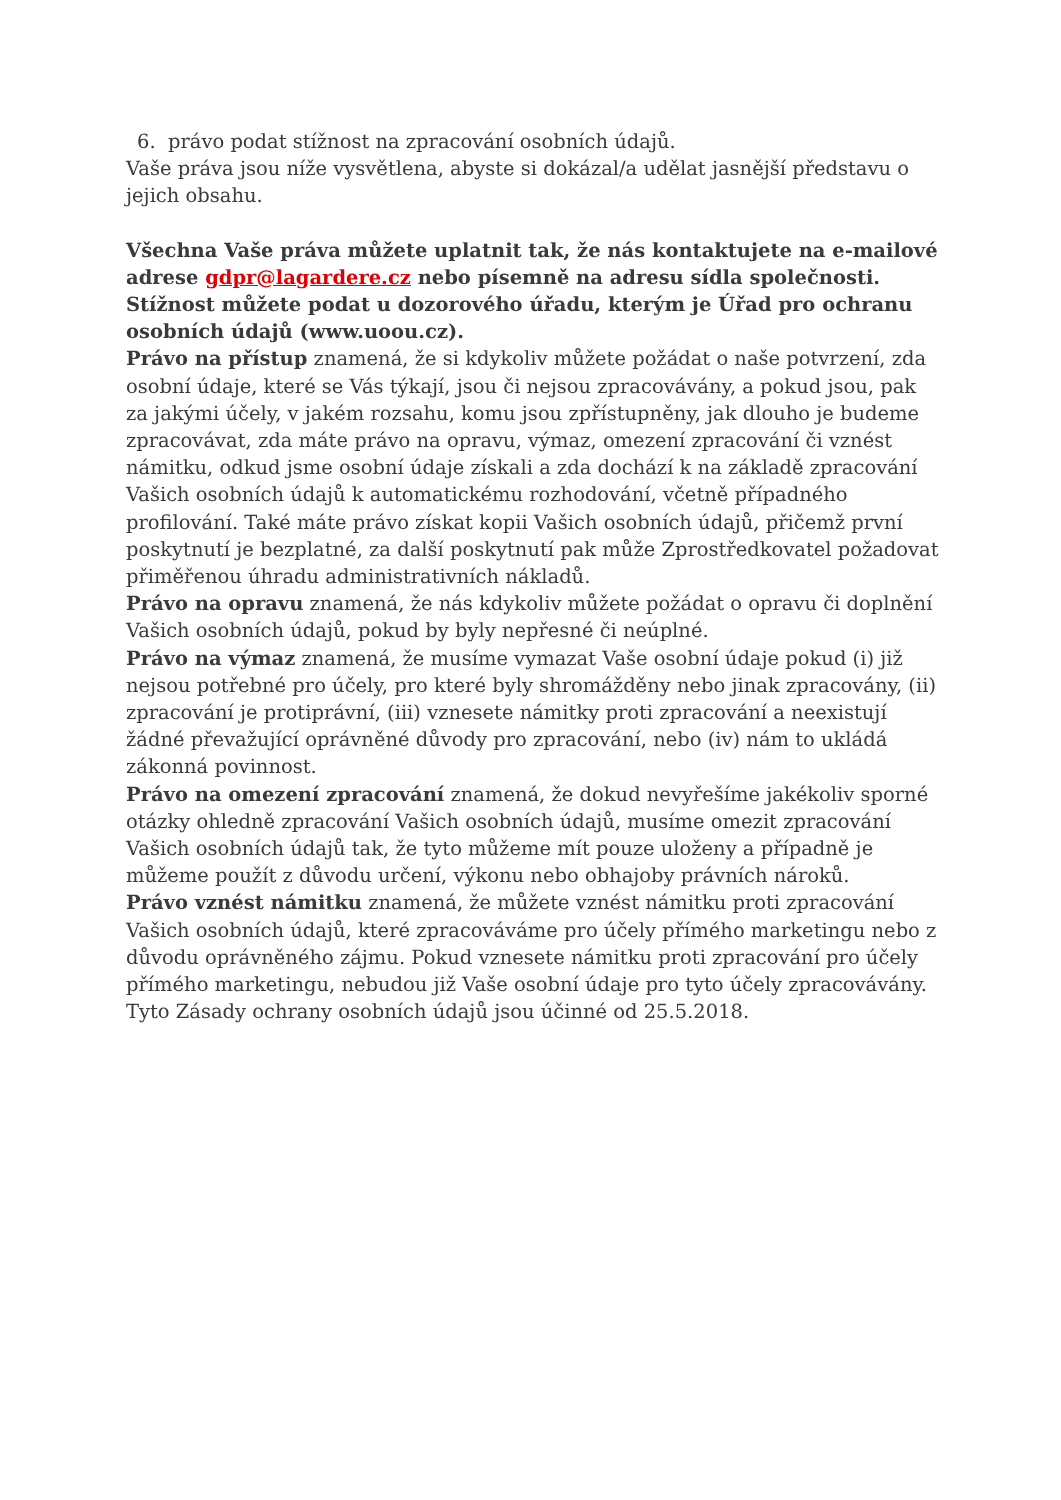6. právo podat stížnost na zpracování osobních údajů.
Vaše práva jsou níže vysvětlena, abyste si dokázal/a udělat jasnější představu o jejich obsahu.
Všechna Vaše práva můžete uplatnit tak, že nás kontaktujete na e-mailové adrese gdpr@lagardere.cz nebo písemně na adresu sídla společnosti. Stížnost můžete podat u dozorového úřadu, kterým je Úřad pro ochranu osobních údajů (www.uoou.cz).
Právo na přístup znamená, že si kdykoliv můžete požádat o naše potvrzení, zda osobní údaje, které se Vás týkají, jsou či nejsou zpracovávány, a pokud jsou, pak za jakými účely, v jakém rozsahu, komu jsou zpřístupněny, jak dlouho je budeme zpracovávat, zda máte právo na opravu, výmaz, omezení zpracování či vznést námitku, odkud jsme osobní údaje získali a zda dochází k na základě zpracování Vašich osobních údajů k automatickému rozhodování, včetně případného profilování. Také máte právo získat kopii Vašich osobních údajů, přičemž první poskytnutí je bezplatné, za další poskytnutí pak může Zprostředkovatel požadovat přiměřenou úhradu administrativních nákladů.
Právo na opravu znamená, že nás kdykoliv můžete požádat o opravu či doplnění Vašich osobních údajů, pokud by byly nepřesné či neúplné.
Právo na výmaz znamená, že musíme vymazat Vaše osobní údaje pokud (i) již nejsou potřebné pro účely, pro které byly shromážděny nebo jinak zpracovány, (ii) zpracování je protiprávní, (iii) vznesete námitky proti zpracování a neexistují žádné převažující oprávněné důvody pro zpracování, nebo (iv) nám to ukládá zákonná povinnost.
Právo na omezení zpracování znamená, že dokud nevyřešíme jakékoliv sporné otázky ohledně zpracování Vašich osobních údajů, musíme omezit zpracování Vašich osobních údajů tak, že tyto můžeme mít pouze uloženy a případně je můžeme použít z důvodu určení, výkonu nebo obhajoby právních nároků.
Právo vznést námitku znamená, že můžete vznést námitku proti zpracování Vašich osobních údajů, které zpracováváme pro účely přímého marketingu nebo z důvodu oprávněného zájmu. Pokud vznesete námitku proti zpracování pro účely přímého marketingu, nebudou již Vaše osobní údaje pro tyto účely zpracovávány.
Tyto Zásady ochrany osobních údajů jsou účinné od 25.5.2018.